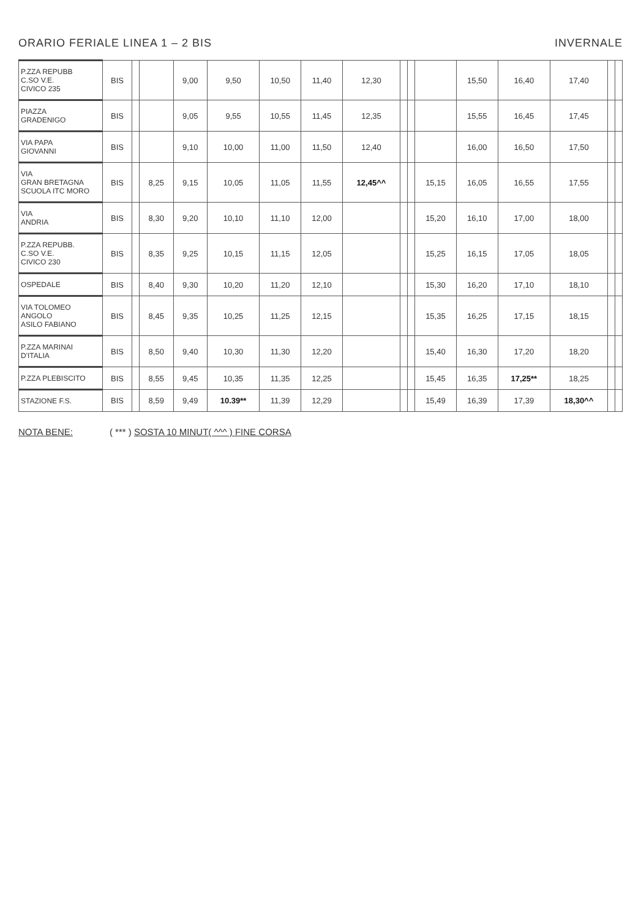ORARIO FERIALE LINEA 1 – 2 BIS INVERNALE
| P.ZZA REPUBB C.SO V.E. CIVICO 235 | BIS | | | 9,00 | 9,50 | 10,50 | 11,40 | 12,30 | | | | 15,50 | 16,40 | 17,40 | | |
| PIAZZA GRADENIGO | BIS | | | 9,05 | 9,55 | 10,55 | 11,45 | 12,35 | | | | 15,55 | 16,45 | 17,45 | | |
| VIA PAPA GIOVANNI | BIS | | | 9,10 | 10,00 | 11,00 | 11,50 | 12,40 | | | | 16,00 | 16,50 | 17,50 | | |
| VIA GRAN BRETAGNA SCUOLA ITC MORO | BIS | | 8,25 | 9,15 | 10,05 | 11,05 | 11,55 | 12,45^^ | | | 15,15 | 16,05 | 16,55 | 17,55 | | |
| VIA ANDRIA | BIS | | 8,30 | 9,20 | 10,10 | 11,10 | 12,00 | | | | 15,20 | 16,10 | 17,00 | 18,00 | | |
| P.ZZA REPUBB. C.SO V.E. CIVICO 230 | BIS | | 8,35 | 9,25 | 10,15 | 11,15 | 12,05 | | | | 15,25 | 16,15 | 17,05 | 18,05 | | |
| OSPEDALE | BIS | | 8,40 | 9,30 | 10,20 | 11,20 | 12,10 | | | | 15,30 | 16,20 | 17,10 | 18,10 | | |
| VIA TOLOMEO ANGOLO ASILO FABIANO | BIS | | 8,45 | 9,35 | 10,25 | 11,25 | 12,15 | | | | 15,35 | 16,25 | 17,15 | 18,15 | | |
| P.ZZA MARINAI D'ITALIA | BIS | | 8,50 | 9,40 | 10,30 | 11,30 | 12,20 | | | | 15,40 | 16,30 | 17,20 | 18,20 | | |
| P.ZZA PLEBISCITO | BIS | | 8,55 | 9,45 | 10,35 | 11,35 | 12,25 | | | | 15,45 | 16,35 | 17,25** | 18,25 | | |
| STAZIONE F.S. | BIS | | 8,59 | 9,49 | 10.39** | 11,39 | 12,29 | | | | 15,49 | 16,39 | 17,39 | 18,30^^ | | |
NOTA BENE: ( *** ) SOSTA 10 MINUT( ^^^ ) FINE CORSA